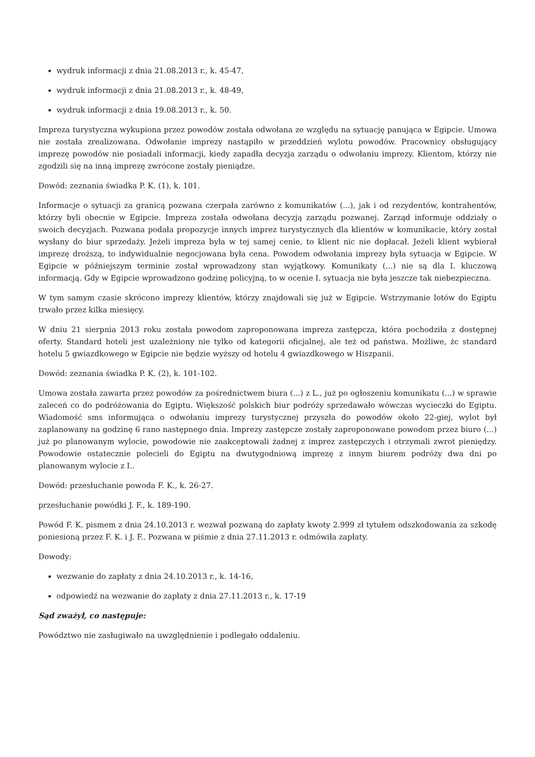wydruk informacji z dnia 21.08.2013 r., k. 45-47,
wydruk informacji z dnia 21.08.2013 r., k. 48-49,
wydruk informacji z dnia 19.08.2013 r., k. 50.
Impreza turystyczna wykupiona przez powodów została odwołana ze względu na sytuację panująca w Egipcie. Umowa nie została zrealizowana. Odwołanie imprezy nastąpiło w przeddzień wylotu powodów. Pracownicy obsługujący imprezę powodów nie posiadali informacji, kiedy zapadła decyzja zarządu o odwołaniu imprezy. Klientom, którzy nie zgodzili się na inną imprezę zwrócone zostały pieniądze.
Dowód: zeznania świadka P. K. (1), k. 101.
Informacje o sytuacji za granicą pozwana czerpała zarówno z komunikatów (...), jak i od rezydentów, kontrahentów, którzy byli obecnie w Egipcie. Impreza została odwołana decyzją zarządu pozwanej. Zarząd informuje oddziały o swoich decyzjach. Pozwana podała propozycje innych imprez turystycznych dla klientów w komunikacie, który został wysłany do biur sprzedaży. Jeżeli impreza była w tej samej cenie, to klient nic nie dopłacał. Jeżeli klient wybierał imprezę droższą, to indywidualnie negocjowana była cena. Powodem odwołania imprezy była sytuacja w Egipcie. W Egipcie w późniejszym terminie został wprowadzony stan wyjątkowy. Komunikaty (...) nie są dla I. kluczową informacją. Gdy w Egipcie wprowadzono godzinę policyjną, to w ocenie I. sytuacja nie była jeszcze tak niebezpieczna.
W tym samym czasie skrócono imprezy klientów, którzy znajdowali się już w Egipcie. Wstrzymanie lotów do Egiptu trwało przez kilka miesięcy.
W dniu 21 sierpnia 2013 roku została powodom zaproponowana impreza zastępcza, która pochodziła z dostępnej oferty. Standard hoteli jest uzależniony nie tylko od kategorii oficjalnej, ale też od państwa. Możliwe, żc standard hotelu 5 gwiazdkowego w Egipcie nie będzie wyższy od hotelu 4 gwiazdkowego w Hiszpanii.
Dowód: zeznania świadka P. K. (2), k. 101-102.
Umowa została zawarta przez powodów za pośrednictwem biura (...) z L., już po ogłoszeniu komunikatu (...) w sprawie zaleceń co do podróżowania do Egiptu. Większość polskich biur podróży sprzedawało wówczas wycieczki do Egiptu. Wiadomość sms informująca o odwołaniu imprezy turystycznej przyszła do powodów około 22-giej, wylot był zaplanowany na godzinę 6 rano następnego dnia. Imprezy zastępcze zostały zaproponowane powodom przez biuro (...) już po planowanym wylocie, powodowie nie zaakceptowali żadnej z imprez zastępczych i otrzymali zwrot pieniędzy. Powodowie ostatecznie polecieli do Egiptu na dwutygodniową imprezę z innym biurem podróży dwa dni po planowanym wylocie z I..
Dowód: przesłuchanie powoda F. K., k. 26-27.
przesłuchanie powódki J. F., k. 189-190.
Powód F. K. pismem z dnia 24.10.2013 r. wezwał pozwaną do zapłaty kwoty 2.999 zł tytułem odszkodowania za szkodę poniesioną przez F. K. i J. F.. Pozwana w piśmie z dnia 27.11.2013 r. odmówiła zapłaty.
Dowody:
wezwanie do zapłaty z dnia 24.10.2013 r., k. 14-16,
odpowiedź na wezwanie do zapłaty z dnia 27.11.2013 r., k. 17-19
Sąd zważył, co następuje:
Powództwo nie zasługiwało na uwzględnienie i podlegało oddaleniu.